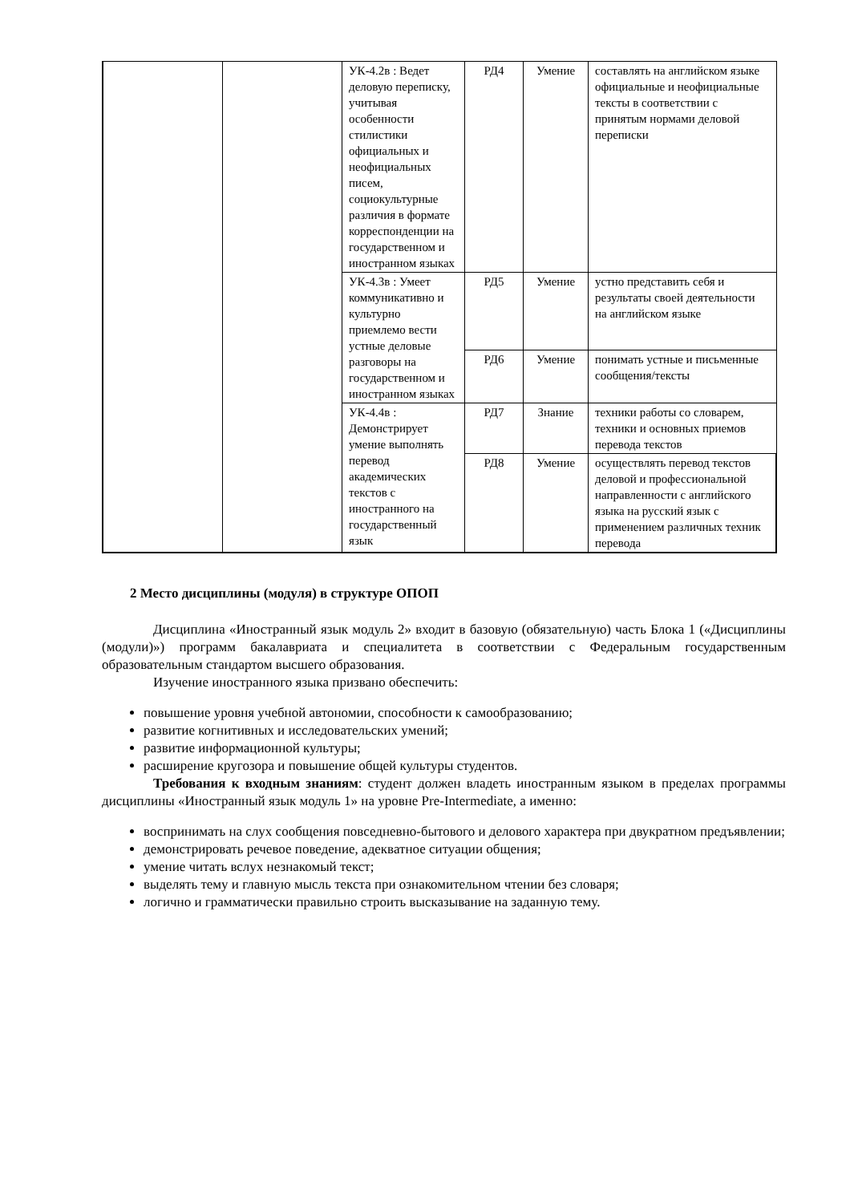| | | УК-4.2в : Ведет деловую переписку, учитывая особенности стилистики официальных и неофициальных писем, социокультурные различия в формате корреспонденции на государственном и иностранном языках | РД4 | Умение | составлять на английском языке официальные и неофициальные тексты в соответствии с принятым нормами деловой переписки |
| | | УК-4.3в : Умеет коммуникативно и культурно приемлемо вести устные деловые разговоры на государственном и иностранном языках | РД5 | Умение | устно представить себя и результаты своей деятельности на английском языке |
| | | | РД6 | Умение | понимать устные и письменные сообщения/тексты |
| | | УК-4.4в : Демонстрирует умение выполнять перевод академических текстов с иностранного на государственный язык | РД7 | Знание | техники работы со словарем, техники и основных приемов перевода текстов |
| | | | РД8 | Умение | осуществлять перевод текстов деловой и профессиональной направленности с английского языка на русский язык с применением различных техник перевода |
2 Место дисциплины (модуля) в структуре ОПОП
Дисциплина «Иностранный язык модуль 2» входит в базовую (обязательную) часть Блока 1 («Дисциплины (модули)») программ бакалавриата и специалитета в соответствии с Федеральным государственным образовательным стандартом высшего образования.
Изучение иностранного языка призвано обеспечить:
повышение уровня учебной автономии, способности к самообразованию;
развитие когнитивных и исследовательских умений;
развитие информационной культуры;
расширение кругозора и повышение общей культуры студентов.
Требования к входным знаниям: студент должен владеть иностранным языком в пределах программы дисциплины «Иностранный язык модуль 1» на уровне Pre-Intermediate, а именно:
воспринимать на слух сообщения повседневно-бытового и делового характера при двукратном предъявлении;
демонстрировать речевое поведение, адекватное ситуации общения;
умение читать вслух незнакомый текст;
выделять тему и главную мысль текста при ознакомительном чтении без словаря;
логично и грамматически правильно строить высказывание на заданную тему.